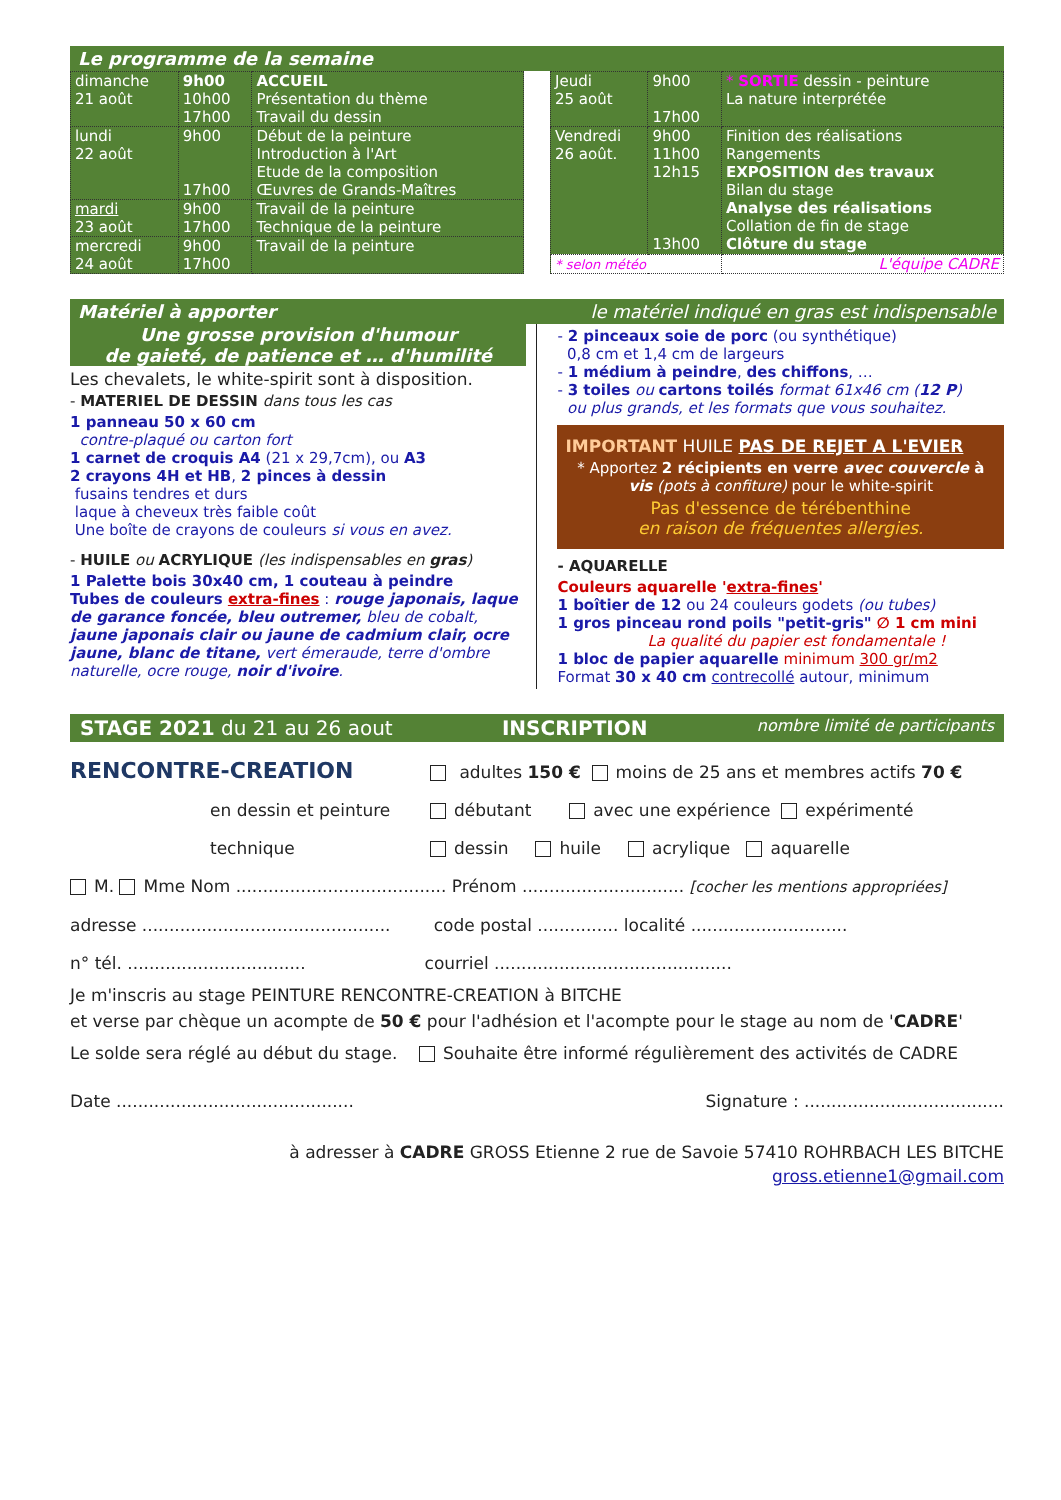Le programme de la semaine
| dimanche 21 août | 9h00 10h00 17h00 | ACCUEIL Présentation du thème Travail du dessin |
| lundi 22 août | 9h00 17h00 | Début de la peinture Introduction à l'Art Etude de la composition Œuvres de Grands-Maîtres |
| mardi 23 août | 9h00 17h00 | Travail de la peinture Technique de la peinture |
| mercredi 24 août | 9h00 17h00 | Travail de la peinture |
| Jeudi 25 août | 9h00 17h00 | * SORTIE dessin - peinture La nature interprétée |
| Vendredi 26 août. | 9h00 11h00 12h15 13h00 | Finition des réalisations Rangements EXPOSITION des travaux Bilan du stage Analyse des réalisations Collation de fin de stage Clôture du stage |
| * selon météo | | L'équipe CADRE |
Matériel à apporter le matériel indiqué en gras est indispensable
Une grosse provision d'humour
de gaieté, de patience et … d'humilité
Les chevalets, le white-spirit sont à disposition.
- MATERIEL DE DESSIN dans tous les cas
1 panneau 50 x 60 cm
contre-plaqué ou carton fort
1 carnet de croquis A4 (21 x 29,7cm), ou A3
2 crayons 4H et HB, 2 pinces à dessin
fusains tendres et durs
laque à cheveux très faible coût
Une boîte de crayons de couleurs si vous en avez.
- HUILE ou ACRYLIQUE (les indispensables en gras)
1 Palette bois 30x40 cm, 1 couteau à peindre
Tubes de couleurs extra-fines : rouge japonais, laque de garance foncée, bleu outremer, bleu de cobalt, jaune japonais clair ou jaune de cadmium clair, ocre jaune, blanc de titane, vert émeraude, terre d'ombre naturelle, ocre rouge, noir d'ivoire.
- 2 pinceaux soie de porc (ou synthétique)
0,8 cm et 1,4 cm de largeurs
- 1 médium à peindre, des chiffons, …
- 3 toiles ou cartons toilés format 61x46 cm (12 P)
ou plus grands, et les formats que vous souhaitez.
IMPORTANT HUILE PAS DE REJET A L'EVIER
* Apportez 2 récipients en verre avec couvercle à vis (pots à confiture) pour le white-spirit
Pas d'essence de térébenthine
en raison de fréquentes allergies.
- AQUARELLE
Couleurs aquarelle 'extra-fines'
1 boîtier de 12 ou 24 couleurs godets (ou tubes)
1 gros pinceau rond poils "petit-gris" ∅ 1 cm mini
La qualité du papier est fondamentale !
1 bloc de papier aquarelle minimum 300 gr/m2
Format 30 x 40 cm contrecollé autour, minimum
STAGE 2021 du 21 au 26 aout INSCRIPTION nombre limité de participants
RENCONTRE-CREATION adultes 150 € moins de 25 ans et membres actifs 70 €
en dessin et peinture débutant avec une expérience expérimenté
technique dessin huile acrylique aquarelle
M. Mme Nom ....................................... Prénom .............................. [cocher les mentions appropriées]
adresse .............................................. code postal ............... localité .............................
n° tél. ................................. courriel ............................................
Je m'inscris au stage PEINTURE RENCONTRE-CREATION à BITCHE
et verse par chèque un acompte de 50 € pour l'adhésion et l'acompte pour le stage au nom de 'CADRE'
Le solde sera réglé au début du stage. Souhaite être informé régulièrement des activités de CADRE
Date ............................................ Signature : .....................................
à adresser à CADRE GROSS Etienne 2 rue de Savoie 57410 ROHRBACH LES BITCHE
gross.etienne1@gmail.com